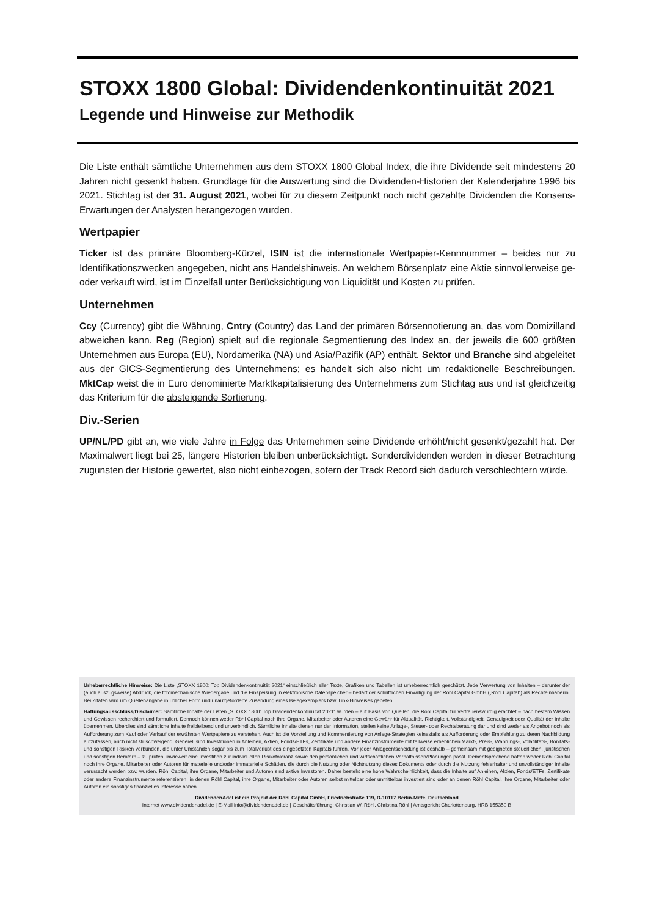STOXX 1800 Global: Dividendenkontinuität 2021
Legende und Hinweise zur Methodik
Die Liste enthält sämtliche Unternehmen aus dem STOXX 1800 Global Index, die ihre Dividende seit mindestens 20 Jahren nicht gesenkt haben. Grundlage für die Auswertung sind die Dividenden-Historien der Kalenderjahre 1996 bis 2021. Stichtag ist der 31. August 2021, wobei für zu diesem Zeitpunkt noch nicht gezahlte Dividenden die Konsens-Erwartungen der Analysten herangezogen wurden.
Wertpapier
Ticker ist das primäre Bloomberg-Kürzel, ISIN ist die internationale Wertpapier-Kennnummer – beides nur zu Identifikationszwecken angegeben, nicht ans Handelshinweis. An welchem Börsenplatz eine Aktie sinnvollerweise ge- oder verkauft wird, ist im Einzelfall unter Berücksichtigung von Liquidität und Kosten zu prüfen.
Unternehmen
Ccy (Currency) gibt die Währung, Cntry (Country) das Land der primären Börsennotierung an, das vom Domizilland abweichen kann. Reg (Region) spielt auf die regionale Segmentierung des Index an, der jeweils die 600 größten Unternehmen aus Europa (EU), Nordamerika (NA) und Asia/Pazifik (AP) enthält. Sektor und Branche sind abgeleitet aus der GICS-Segmentierung des Unternehmens; es handelt sich also nicht um redaktionelle Beschreibungen. MktCap weist die in Euro denominierte Marktkapitalisierung des Unternehmens zum Stichtag aus und ist gleichzeitig das Kriterium für die absteigende Sortierung.
Div.-Serien
UP/NL/PD gibt an, wie viele Jahre in Folge das Unternehmen seine Dividende erhöht/nicht gesenkt/gezahlt hat. Der Maximalwert liegt bei 25, längere Historien bleiben unberücksichtigt. Sonderdividenden werden in dieser Betrachtung zugunsten der Historie gewertet, also nicht einbezogen, sofern der Track Record sich dadurch verschlechtern würde.
Urheberrechtliche Hinweise: Die Liste „STOXX 1800: Top Dividendenkontinuität 2021“ einschließlich aller Texte, Grafiken und Tabellen ist urheberrechtlich geschützt. Jede Verwertung von Inhalten – darunter der (auch auszugsweise) Abdruck, die fotomechanische Wiedergabe und die Einspeisung in elektronische Datenspeicher – bedarf der schriftlichen Einwilligung der Röhl Capital GmbH („Röhl Capital“) als Rechteinhaberin. Bei Zitaten wird um Quellenangabe in üblicher Form und unaufgeforderte Zusendung eines Belegexemplars bzw. Link-Hinweises gebeten.
Haftungsausschluss/Disclaimer: Sämtliche Inhalte der Listen „STOXX 1800: Top Dividendenkontinuität 2021“ wurden – auf Basis von Quellen, die Röhl Capital für vertrauenswürdig erachtet – nach bestem Wissen und Gewissen recherchiert und formuliert. Dennoch können weder Röhl Capital noch ihre Organe, Mitarbeiter oder Autoren eine Gewähr für Aktualität, Richtigkeit, Vollständigkeit, Genauigkeit oder Qualität der Inhalte übernehmen. Überdies sind sämtliche Inhalte freibleibend und unverbindlich. Sämtliche Inhalte dienen nur der Information, stellen keine Anlage-, Steuer- oder Rechtsberatung dar und sind weder als Angebot noch als Aufforderung zum Kauf oder Verkauf der erwähnten Wertpapiere zu verstehen. Auch ist die Vorstellung und Kommentierung von Anlage-Strategien keinesfalls als Aufforderung oder Empfehlung zu deren Nachbildung aufzufassen, auch nicht stillschweigend. Generell sind Investitionen in Anleihen, Aktien, Fonds/ETFs, Zertifikate und andere Finanzinstrumente mit teilweise erheblichen Markt-, Preis-, Währungs-, Volatilitäts-, Bonitäts- und sonstigen Risiken verbunden, die unter Umständen sogar bis zum Totalverlust des eingesetzten Kapitals führen. Vor jeder Anlageentscheidung ist deshalb – gemeinsam mit geeigneten steuerlichen, juristischen und sonstigen Beratern – zu prüfen, inwieweit eine Investition zur individuellen Risikotoleranz sowie den persönlichen und wirtschaftlichen Verhältnissen/Planungen passt. Dementsprechend haften weder Röhl Capital noch ihre Organe, Mitarbeiter oder Autoren für materielle und/oder immaterielle Schäden, die durch die Nutzung oder Nichtnutzung dieses Dokuments oder durch die Nutzung fehlerhafter und unvollständiger Inhalte verursacht werden bzw. wurden. Röhl Capital, ihre Organe, Mitarbeiter und Autoren sind aktive Investoren. Daher besteht eine hohe Wahrscheinlichkeit, dass die Inhalte auf Anleihen, Aktien, Fonds/ETFs, Zertifikate oder andere Finanzinstrumente referenzieren, in denen Röhl Capital, ihre Organe, Mitarbeiter oder Autoren selbst mittelbar oder unmittelbar investiert sind oder an denen Röhl Capital, ihre Organe, Mitarbeiter oder Autoren ein sonstiges finanzielles Interesse haben.
DividendenAdel ist ein Projekt der Röhl Capital GmbH, Friedrichstraße 119, D-10117 Berlin-Mitte, Deutschland
Internet www.dividendenadel.de | E-Mail info@dividendenadel.de | Geschäftsführung: Christian W. Röhl, Christina Röhl | Amtsgericht Charlottenburg, HRB 155350 B